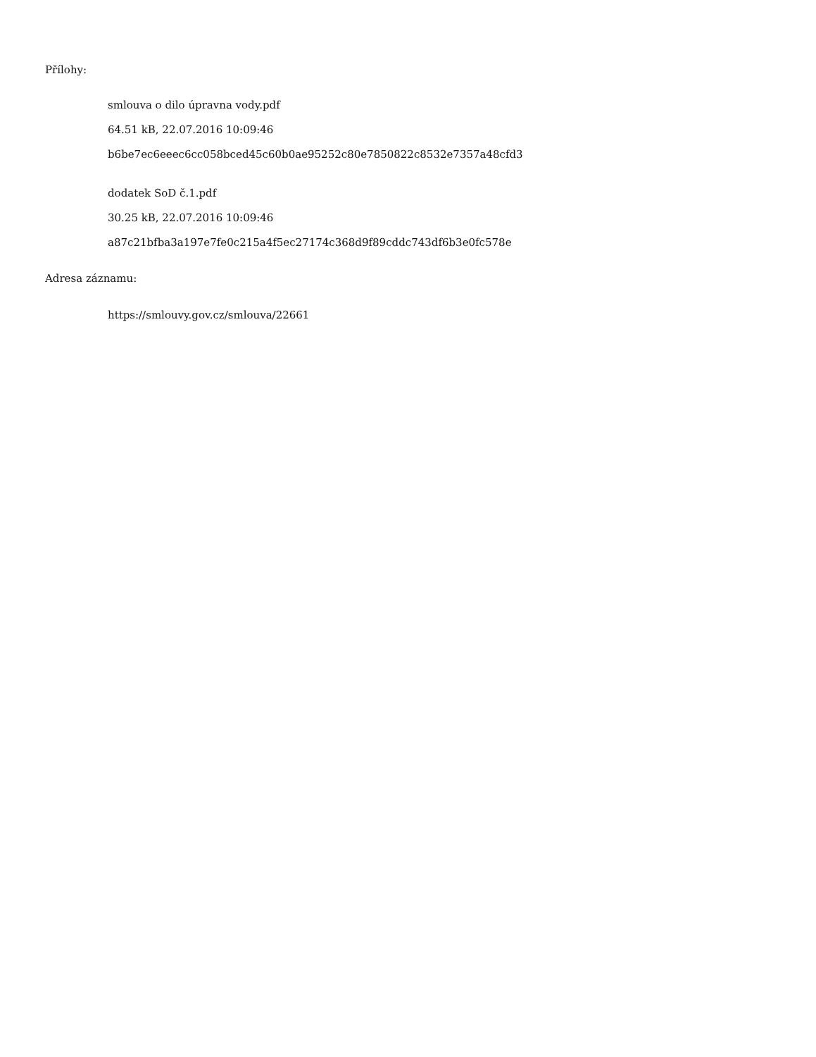Přílohy:
smlouva o dilo úpravna vody.pdf
64.51 kB, 22.07.2016 10:09:46
b6be7ec6eeec6cc058bced45c60b0ae95252c80e7850822c8532e7357a48cfd3
dodatek SoD č.1.pdf
30.25 kB, 22.07.2016 10:09:46
a87c21bfba3a197e7fe0c215a4f5ec27174c368d9f89cddc743df6b3e0fc578e
Adresa záznamu:
https://smlouvy.gov.cz/smlouva/22661